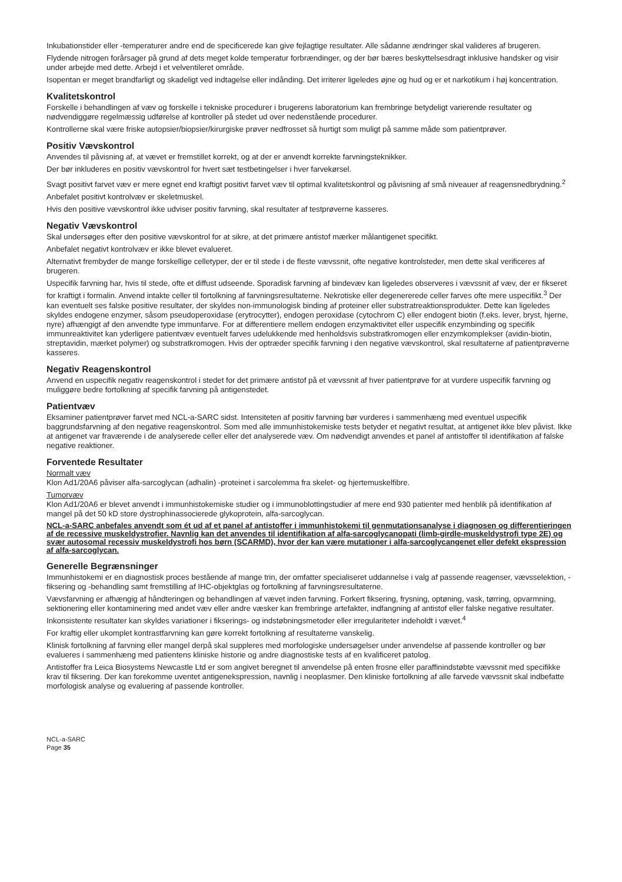Inkubationstider eller -temperaturer andre end de specificerede kan give fejlagtige resultater. Alle sådanne ændringer skal valideres af brugeren.
Flydende nitrogen forårsager på grund af dets meget kolde temperatur forbrændinger, og der bør bæres beskyttelsesdragt inklusive handsker og visir under arbejde med dette. Arbejd i et velventileret område.
Isopentan er meget brandfarligt og skadeligt ved indtagelse eller indånding. Det irriterer ligeledes øjne og hud og er et narkotikum i høj koncentration.
Kvalitetskontrol
Forskelle i behandlingen af væv og forskelle i tekniske procedurer i brugerens laboratorium kan frembringe betydeligt varierende resultater og nødvendiggøre regelmæssig udførelse af kontroller på stedet ud over nedenstående procedurer.
Kontrollerne skal være friske autopsier/biopsier/kirurgiske prøver nedfrosset så hurtigt som muligt på samme måde som patientprøver.
Positiv Vævskontrol
Anvendes til påvisning af, at vævet er fremstillet korrekt, og at der er anvendt korrekte farvningsteknikker.
Der bør inkluderes en positiv vævskontrol for hvert sæt testbetingelser i hver farvekørsel.
Svagt positivt farvet væv er mere egnet end kraftigt positivt farvet væv til optimal kvalitetskontrol og påvisning af små niveauer af reagensnedbrydning.<sup>2</sup>
Anbefalet positivt kontrolvæv er skeletmuskel.
Hvis den positive vævskontrol ikke udviser positiv farvning, skal resultater af testprøverne kasseres.
Negativ Vævskontrol
Skal undersøges efter den positive vævskontrol for at sikre, at det primære antistof mærker målantigenet specifikt.
Anbefalet negativt kontrolvæv er ikke blevet evalueret.
Alternativt frembyder de mange forskellige celletyper, der er til stede i de fleste vævssnit, ofte negative kontrolsteder, men dette skal verificeres af brugeren.
Uspecifik farvning har, hvis til stede, ofte et diffust udseende. Sporadisk farvning af bindevæv kan ligeledes observeres i vævssnit af væv, der er fikseret for kraftigt i formalin. Anvend intakte celler til fortolkning af farvningsresultaterne. Nekrotiske eller degenererede celler farves ofte mere uspecifikt.<sup>3</sup> Der kan eventuelt ses falske positive resultater, der skyldes non-immunologisk binding af proteiner eller substratreaktionsprodukter. Dette kan ligeledes skyldes endogene enzymer, såsom pseudoperoxidase (erytrocytter), endogen peroxidase (cytochrom C) eller endogent biotin (f.eks. lever, bryst, hjerne, nyre) afhængigt af den anvendte type immunfarve. For at differentiere mellem endogen enzymaktivitet eller uspecifik enzymbinding og specifik immunreaktivitet kan yderligere patientvæv eventuelt farves udelukkende med henholdsvis substratkromogen eller enzymkomplekser (avidin-biotin, streptavidin, mærket polymer) og substratkromogen. Hvis der optræder specifik farvning i den negative vævskontrol, skal resultaterne af patientprøverne kasseres.
Negativ Reagenskontrol
Anvend en uspecifik negativ reagenskontrol i stedet for det primære antistof på et vævssnit af hver patientprøve for at vurdere uspecifik farvning og muliggøre bedre fortolkning af specifik farvning på antigenstedet.
Patientvæv
Eksaminer patientprøver farvet med NCL-a-SARC sidst. Intensiteten af positiv farvning bør vurderes i sammenhæng med eventuel uspecifik baggrundsfarvning af den negative reagenskontrol. Som med alle immunhistokemiske tests betyder et negativt resultat, at antigenet ikke blev påvist. Ikke at antigenet var fraværende i de analyserede celler eller det analyserede væv. Om nødvendigt anvendes et panel af antistoffer til identifikation af falske negative reaktioner.
Forventede Resultater
Normalt væv
Klon Ad1/20A6 påviser alfa-sarcoglycan (adhalin) -proteinet i sarcolemma fra skelet- og hjertemuskelfibre.
Tumorvæv
Klon Ad1/20A6 er blevet anvendt i immunhistokemiske studier og i immunoblottingstudier af mere end 930 patienter med henblik på identifikation af mangel på det 50 kD store dystrophinassocierede glykoprotein, alfa-sarcoglycan.
NCL-a-SARC anbefales anvendt som ét ud af et panel af antistoffer i immunhistokemi til genmutationsanalyse i diagnosen og differentieringen af de recessive muskeldystrofier. Navnlig kan det anvendes til identifikation af alfa-sarcoglycanopati (limb-girdle-muskeldystrofi type 2E) og svær autosomal recessiv muskeldystrofi hos børn (SCARMD), hvor der kan være mutationer i alfa-sarcoglycangenet eller defekt ekspression af alfa-sarcoglycan.
Generelle Begrænsninger
Immunhistokemi er en diagnostisk proces bestående af mange trin, der omfatter specialiseret uddannelse i valg af passende reagenser, vævsselektion, -fiksering og -behandling samt fremstilling af IHC-objektglas og fortolkning af farvningsresultaterne.
Vævsfarvning er afhængig af håndteringen og behandlingen af vævet inden farvning. Forkert fiksering, frysning, optøning, vask, tørring, opvarmning, sektionering eller kontaminering med andet væv eller andre væsker kan frembringe artefakter, indfangning af antistof eller falske negative resultater. Inkonsistente resultater kan skyldes variationer i fikserings- og indstøbningsmetoder eller irregulariteter indeholdt i vævet.<sup>4</sup>
For kraftig eller ukomplet kontrastfarvning kan gøre korrekt fortolkning af resultaterne vanskelig.
Klinisk fortolkning af farvning eller mangel derpå skal suppleres med morfologiske undersøgelser under anvendelse af passende kontroller og bør evalueres i sammenhæng med patientens kliniske historie og andre diagnostiske tests af en kvalificeret patolog.
Antistoffer fra Leica Biosystems Newcastle Ltd er som angivet beregnet til anvendelse på enten frosne eller paraffinindstøbte vævssnit med specifikke krav til fiksering. Der kan forekomme uventet antigenekspression, navnlig i neoplasmer. Den kliniske fortolkning af alle farvede vævssnit skal indbefatte morfologisk analyse og evaluering af passende kontroller.
NCL-a-SARC
Page 35